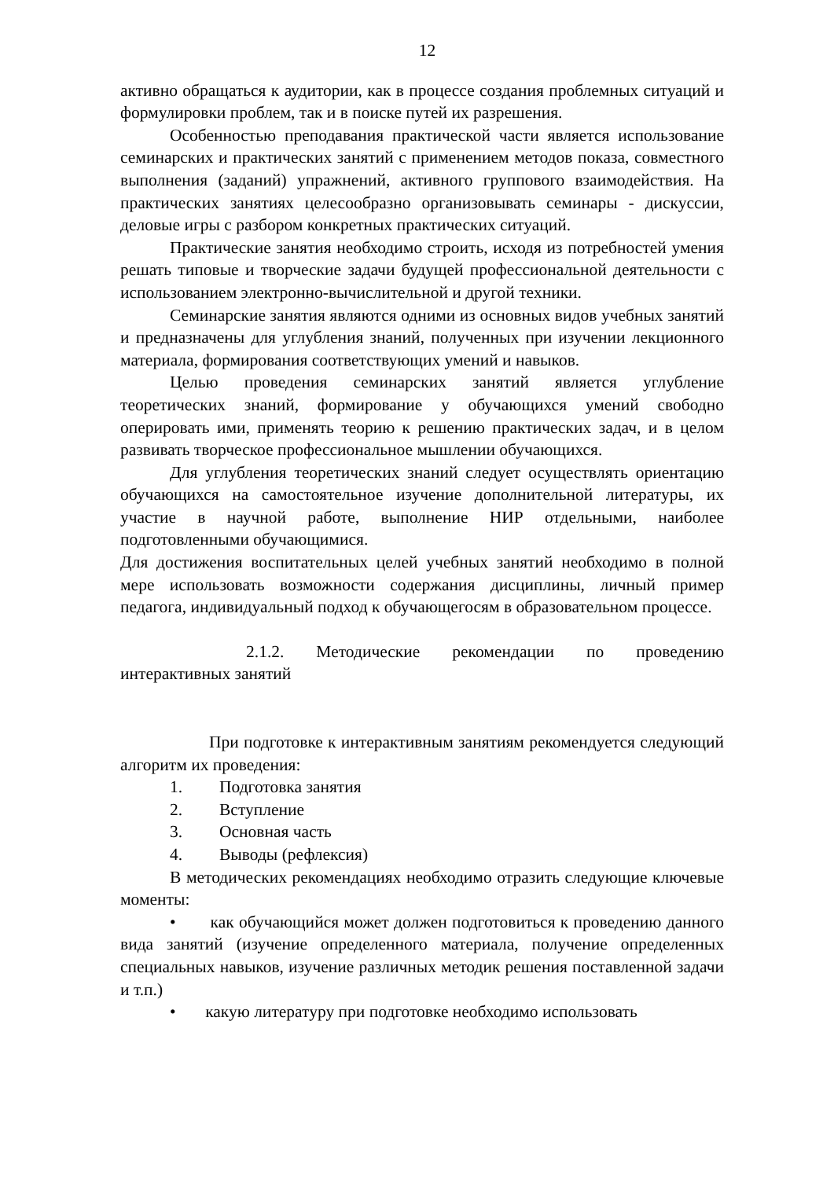12
активно обращаться к аудитории, как в процессе создания проблемных ситуаций и формулировки проблем, так и в поиске путей их разрешения.
Особенностью преподавания практической части является использование семинарских и практических занятий с применением методов показа, совместного выполнения (заданий) упражнений, активного группового взаимодействия. На практических занятиях целесообразно организовывать семинары - дискуссии, деловые игры с разбором конкретных практических ситуаций.
Практические занятия необходимо строить, исходя из потребностей умения решать типовые и творческие задачи будущей профессиональной деятельности с использованием электронно-вычислительной и другой техники.
Семинарские занятия являются одними из основных видов учебных занятий и предназначены для углубления знаний, полученных при изучении лекционного материала, формирования соответствующих умений и навыков.
Целью проведения семинарских занятий является углубление теоретических знаний, формирование у обучающихся умений свободно оперировать ими, применять теорию к решению практических задач, и в целом развивать творческое профессиональное мышлении обучающихся.
Для углубления теоретических знаний следует осуществлять ориентацию обучающихся на самостоятельное изучение дополнительной литературы, их участие в научной работе, выполнение НИР отдельными, наиболее подготовленными обучающимися.
Для достижения воспитательных целей учебных занятий необходимо в полной мере использовать возможности содержания дисциплины, личный пример педагога, индивидуальный подход к обучающегосям в образовательном процессе.
2.1.2. Методические рекомендации по проведению интерактивных занятий
При подготовке к интерактивным занятиям рекомендуется следующий алгоритм их проведения:
1. Подготовка занятия
2. Вступление
3. Основная часть
4. Выводы (рефлексия)
В методических рекомендациях необходимо отразить следующие ключевые моменты:
• как обучающийся может должен подготовиться к проведению данного вида занятий (изучение определенного материала, получение определенных специальных навыков, изучение различных методик решения поставленной задачи и т.п.)
• какую литературу при подготовке необходимо использовать